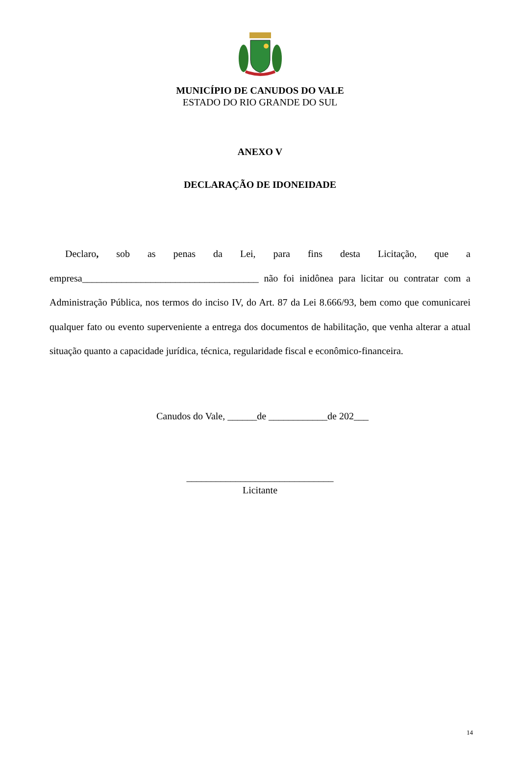MUNICÍPIO DE CANUDOS DO VALE
ESTADO DO RIO GRANDE DO SUL
ANEXO V
DECLARAÇÃO DE IDONEIDADE
Declaro, sob as penas da Lei, para fins desta Licitação, que a empresa____________________________________ não foi inidônea para licitar ou contratar com a Administração Pública, nos termos do inciso IV, do Art. 87 da Lei 8.666/93, bem como que comunicarei qualquer fato ou evento superveniente a entrega dos documentos de habilitação, que venha alterar a atual situação quanto a capacidade jurídica, técnica, regularidade fiscal e econômico-financeira.
Canudos do Vale, ______de ____________de 202___
______________________________
Licitante
14